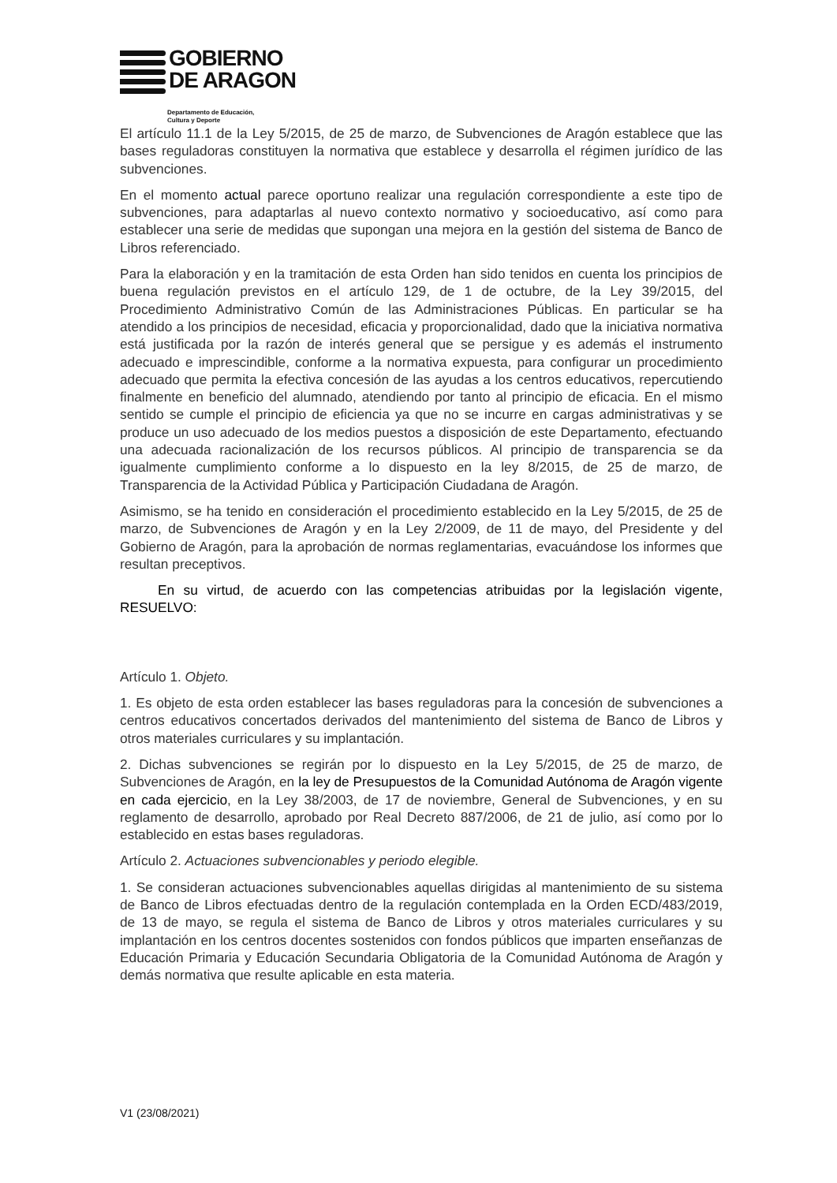GOBIERNO
DE ARAGON
Departamento de Educación,
Cultura y Deporte
El artículo 11.1 de la Ley 5/2015, de 25 de marzo, de Subvenciones de Aragón establece que las bases reguladoras constituyen la normativa que establece y desarrolla el régimen jurídico de las subvenciones.
En el momento actual parece oportuno realizar una regulación correspondiente a este tipo de subvenciones, para adaptarlas al nuevo contexto normativo y socioeducativo, así como para establecer una serie de medidas que supongan una mejora en la gestión del sistema de Banco de Libros referenciado.
Para la elaboración y en la tramitación de esta Orden han sido tenidos en cuenta los principios de buena regulación previstos en el artículo 129, de 1 de octubre, de la Ley 39/2015, del Procedimiento Administrativo Común de las Administraciones Públicas. En particular se ha atendido a los principios de necesidad, eficacia y proporcionalidad, dado que la iniciativa normativa está justificada por la razón de interés general que se persigue y es además el instrumento adecuado e imprescindible, conforme a la normativa expuesta, para configurar un procedimiento adecuado que permita la efectiva concesión de las ayudas a los centros educativos, repercutiendo finalmente en beneficio del alumnado, atendiendo por tanto al principio de eficacia. En el mismo sentido se cumple el principio de eficiencia ya que no se incurre en cargas administrativas y se produce un uso adecuado de los medios puestos a disposición de este Departamento, efectuando una adecuada racionalización de los recursos públicos. Al principio de transparencia se da igualmente cumplimiento conforme a lo dispuesto en la ley 8/2015, de 25 de marzo, de Transparencia de la Actividad Pública y Participación Ciudadana de Aragón.
Asimismo, se ha tenido en consideración el procedimiento establecido en la Ley 5/2015, de 25 de marzo, de Subvenciones de Aragón y en la Ley 2/2009, de 11 de mayo, del Presidente y del Gobierno de Aragón, para la aprobación de normas reglamentarias, evacuándose los informes que resultan preceptivos.
En su virtud, de acuerdo con las competencias atribuidas por la legislación vigente, RESUELVO:
Artículo 1. Objeto.
1. Es objeto de esta orden establecer las bases reguladoras para la concesión de subvenciones a centros educativos concertados derivados del mantenimiento del sistema de Banco de Libros y otros materiales curriculares y su implantación.
2. Dichas subvenciones se regirán por lo dispuesto en la Ley 5/2015, de 25 de marzo, de Subvenciones de Aragón, en la ley de Presupuestos de la Comunidad Autónoma de Aragón vigente en cada ejercicio, en la Ley 38/2003, de 17 de noviembre, General de Subvenciones, y en su reglamento de desarrollo, aprobado por Real Decreto 887/2006, de 21 de julio, así como por lo establecido en estas bases reguladoras.
Artículo 2. Actuaciones subvencionables y periodo elegible.
1. Se consideran actuaciones subvencionables aquellas dirigidas al mantenimiento de su sistema de Banco de Libros efectuadas dentro de la regulación contemplada en la Orden ECD/483/2019, de 13 de mayo, se regula el sistema de Banco de Libros y otros materiales curriculares y su implantación en los centros docentes sostenidos con fondos públicos que imparten enseñanzas de Educación Primaria y Educación Secundaria Obligatoria de la Comunidad Autónoma de Aragón y demás normativa que resulte aplicable en esta materia.
V1 (23/08/2021)